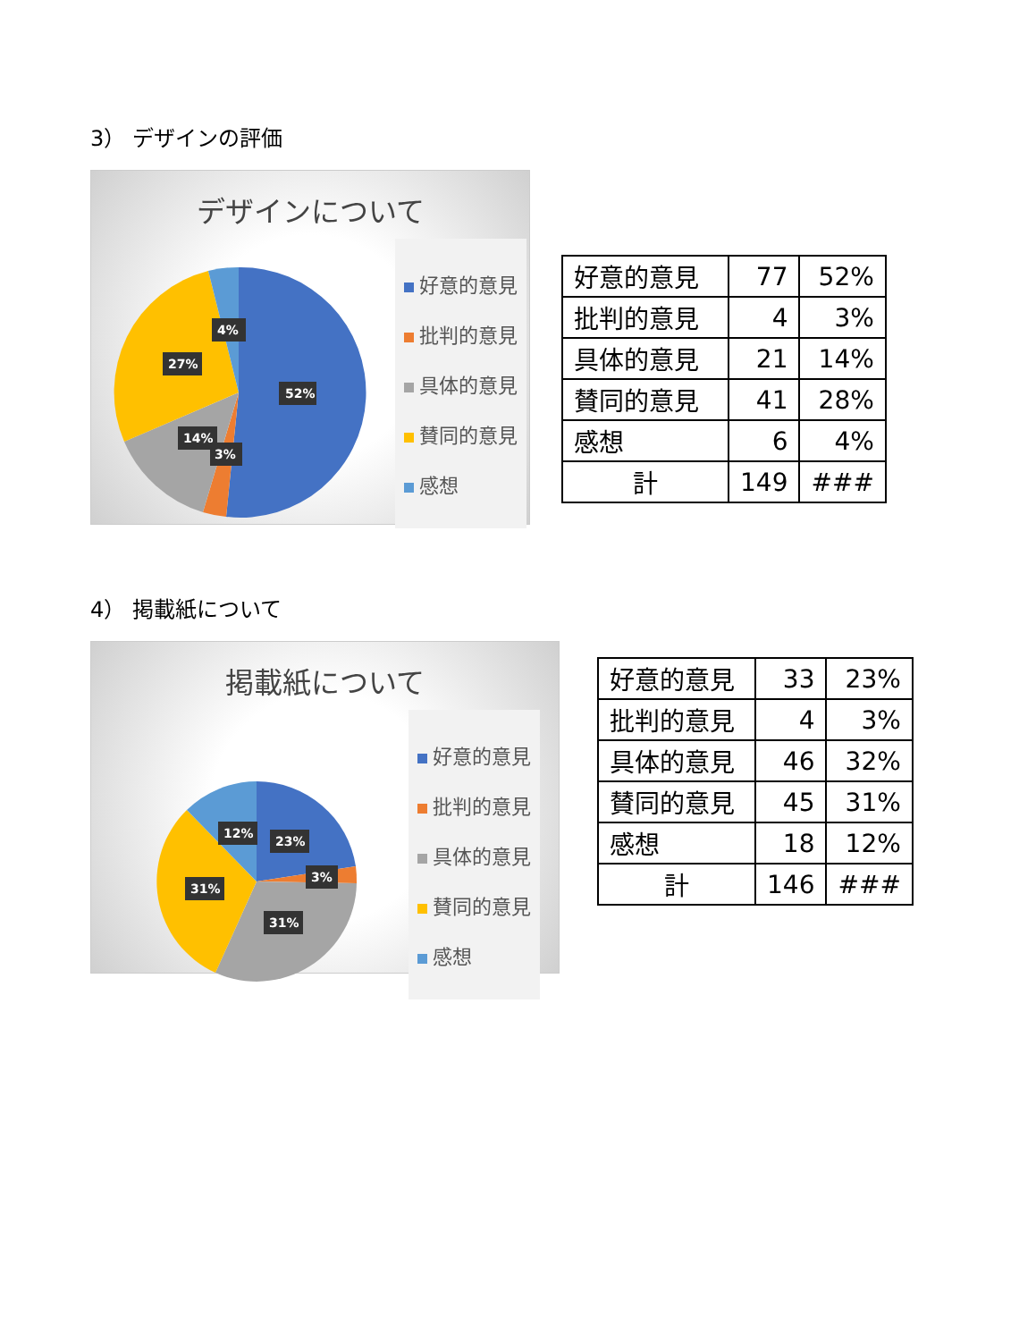3） デザインの評価
デザインについて
52%
4%
27%
14%
3%
好意的意見
批判的意見
具体的意見
賛同的意見
感想
| 好意的意見 | 77 | 52% |
| 批判的意見 | 4 | 3% |
| 具体的意見 | 21 | 14% |
| 賛同的意見 | 41 | 28% |
| 感想 | 6 | 4% |
| 計 | 149 | ### |
4） 掲載紙について
掲載紙について
23%
12%
31%
3%
31%
好意的意見
批判的意見
具体的意見
賛同的意見
感想
| 好意的意見 | 33 | 23% |
| 批判的意見 | 4 | 3% |
| 具体的意見 | 46 | 32% |
| 賛同的意見 | 45 | 31% |
| 感想 | 18 | 12% |
| 計 | 146 | ### |